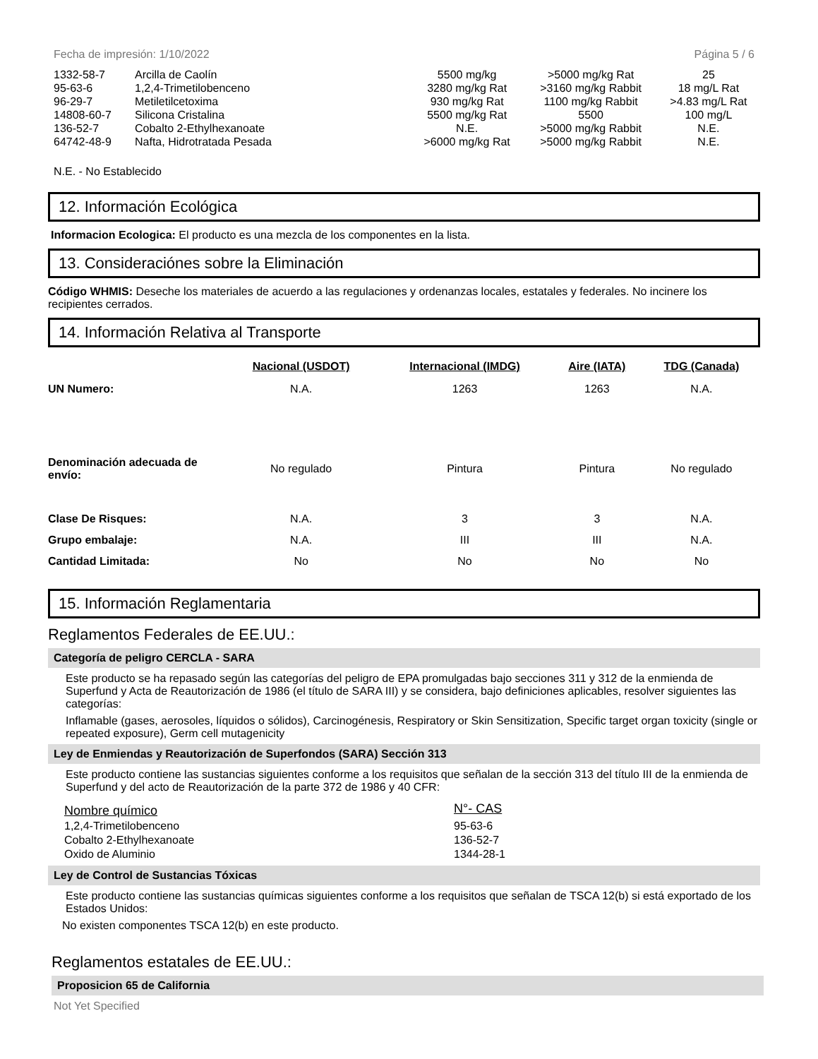Fecha de impresión: 1/10/2022 Página 5 / 6
| 1332-58-7 | Arcilla de Caolín | 5500 mg/kg | >5000 mg/kg Rat | 25 |
| 95-63-6 | 1,2,4-Trimetilobenceno | 3280 mg/kg Rat | >3160 mg/kg Rabbit | 18 mg/L Rat |
| 96-29-7 | Metiletilcetoxima | 930 mg/kg Rat | 1100 mg/kg Rabbit | >4.83 mg/L Rat |
| 14808-60-7 | Silicona Cristalina | 5500 mg/kg Rat | 5500 | 100 mg/L |
| 136-52-7 | Cobalto 2-Ethylhexanoate | N.E. | >5000 mg/kg Rabbit | N.E. |
| 64742-48-9 | Nafta, Hidrotratada Pesada | >6000 mg/kg Rat | >5000 mg/kg Rabbit | N.E. |
N.E. - No Establecido
12. Información Ecológica
Informacion Ecologica: El producto es una mezcla de los componentes en la lista.
13. Consideraciónes sobre la Eliminación
Código WHMIS: Deseche los materiales de acuerdo a las regulaciones y ordenanzas locales, estatales y federales. No incinere los recipientes cerrados.
14. Información Relativa al Transporte
| | Nacional (USDOT) | Internacional (IMDG) | Aire (IATA) | TDG (Canada) |
| --- | --- | --- | --- | --- |
| UN Numero: | N.A. | 1263 | 1263 | N.A. |
| Denominación adecuada de envío: | No regulado | Pintura | Pintura | No regulado |
| Clase De Risques: | N.A. | 3 | 3 | N.A. |
| Grupo embalaje: | N.A. | III | III | N.A. |
| Cantidad Limitada: | No | No | No | No |
15. Información Reglamentaria
Reglamentos Federales de EE.UU.:
Categoría de peligro CERCLA - SARA
Este producto se ha repasado según las categorías del peligro de EPA promulgadas bajo secciones 311 y 312 de la enmienda de Superfund y Acta de Reautorización de 1986 (el título de SARA III) y se considera, bajo definiciones aplicables, resolver siguientes las categorías:
Inflamable (gases, aerosoles, líquidos o sólidos), Carcinogénesis, Respiratory or Skin Sensitization, Specific target organ toxicity (single or repeated exposure), Germ cell mutagenicity
Ley de Enmiendas y Reautorización de Superfondos (SARA) Sección 313
Este producto contiene las sustancias siguientes conforme a los requisitos que señalan de la sección 313 del título III de la enmienda de Superfund y del acto de Reautorización de la parte 372 de 1986 y 40 CFR:
| Nombre químico | N°- CAS |
| --- | --- |
| 1,2,4-Trimetilobenceno | 95-63-6 |
| Cobalto 2-Ethylhexanoate | 136-52-7 |
| Oxido de Aluminio | 1344-28-1 |
Ley de Control de Sustancias Tóxicas
Este producto contiene las sustancias químicas siguientes conforme a los requisitos que señalan de TSCA 12(b) si está exportado de los Estados Unidos:
No existen componentes TSCA 12(b) en este producto.
Reglamentos estatales de EE.UU.:
Proposicion 65 de California
Not Yet Specified